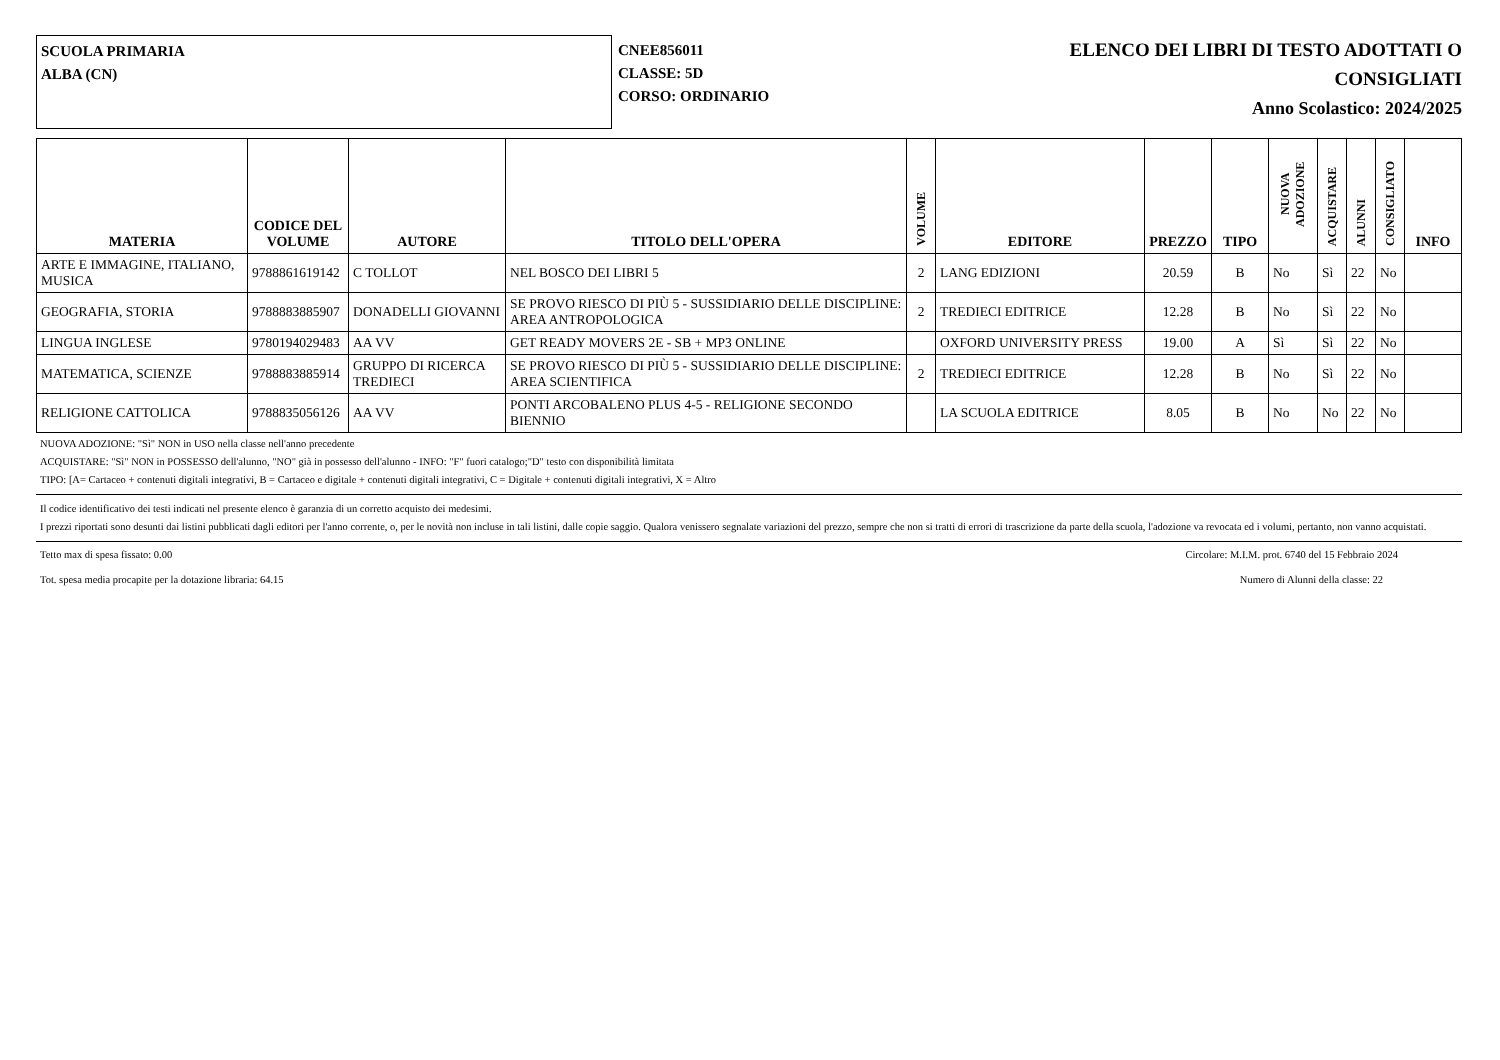SCUOLA PRIMARIA
ALBA (CN)
CNEE856011
CLASSE: 5D
CORSO: ORDINARIO
ELENCO DEI LIBRI DI TESTO ADOTTATI O
CONSIGLIATI
Anno Scolastico: 2024/2025
| MATERIA | CODICE DEL VOLUME | AUTORE | TITOLO DELL'OPERA | VOLUME | EDITORE | PREZZO | TIPO | NUOVA ADOZIONE | ACQUISTARE | ALUNNI | CONSIGLIATO | INFO |
| --- | --- | --- | --- | --- | --- | --- | --- | --- | --- | --- | --- | --- |
| ARTE E IMMAGINE, ITALIANO, MUSICA | 9788861619142 | C TOLLOT | NEL BOSCO DEI LIBRI 5 | 2 | LANG EDIZIONI | 20.59 | B | No | Sì | 22 | No | |
| GEOGRAFIA, STORIA | 9788883885907 | DONADELLI GIOVANNI | SE PROVO RIESCO DI PIÙ 5 - SUSSIDIARIO DELLE DISCIPLINE: AREA ANTROPOLOGICA | 2 | TREDIECI EDITRICE | 12.28 | B | No | Sì | 22 | No | |
| LINGUA INGLESE | 9780194029483 | AA VV | GET READY MOVERS 2E - SB + MP3 ONLINE | | OXFORD UNIVERSITY PRESS | 19.00 | A | Sì | Sì | 22 | No | |
| MATEMATICA, SCIENZE | 9788883885914 | GRUPPO DI RICERCA TREDIECI | SE PROVO RIESCO DI PIÙ 5 - SUSSIDIARIO DELLE DISCIPLINE: AREA SCIENTIFICA | 2 | TREDIECI EDITRICE | 12.28 | B | No | Sì | 22 | No | |
| RELIGIONE CATTOLICA | 9788835056126 | AA VV | PONTI ARCOBALENO PLUS 4-5 - RELIGIONE SECONDO BIENNIO | | LA SCUOLA EDITRICE | 8.05 | B | No | No | 22 | No | |
NUOVA ADOZIONE: "Sì" NON in USO nella classe nell'anno precedente
ACQUISTARE: "Sì" NON in POSSESSO dell'alunno, "NO" già in possesso dell'alunno - INFO: "F" fuori catalogo;"D" testo con disponibilità limitata
TIPO: [A= Cartaceo + contenuti digitali integrativi, B = Cartaceo e digitale + contenuti digitali integrativi, C = Digitale + contenuti digitali integrativi, X = Altro
Il codice identificativo dei testi indicati nel presente elenco è garanzia di un corretto acquisto dei medesimi.
I prezzi riportati sono desunti dai listini pubblicati dagli editori per l'anno corrente, o, per le novità non incluse in tali listini, dalle copie saggio. Qualora venissero segnalate variazioni del prezzo, sempre che non si tratti di errori di trascrizione da parte della scuola, l'adozione va revocata ed i volumi, pertanto, non vanno acquistati.
Tetto max di spesa fissato: 0.00 Circolare: M.I.M. prot. 6740 del 15 Febbraio 2024
Tot. spesa media procapite per la dotazione libraria: 64.15 Numero di Alunni della classe: 22